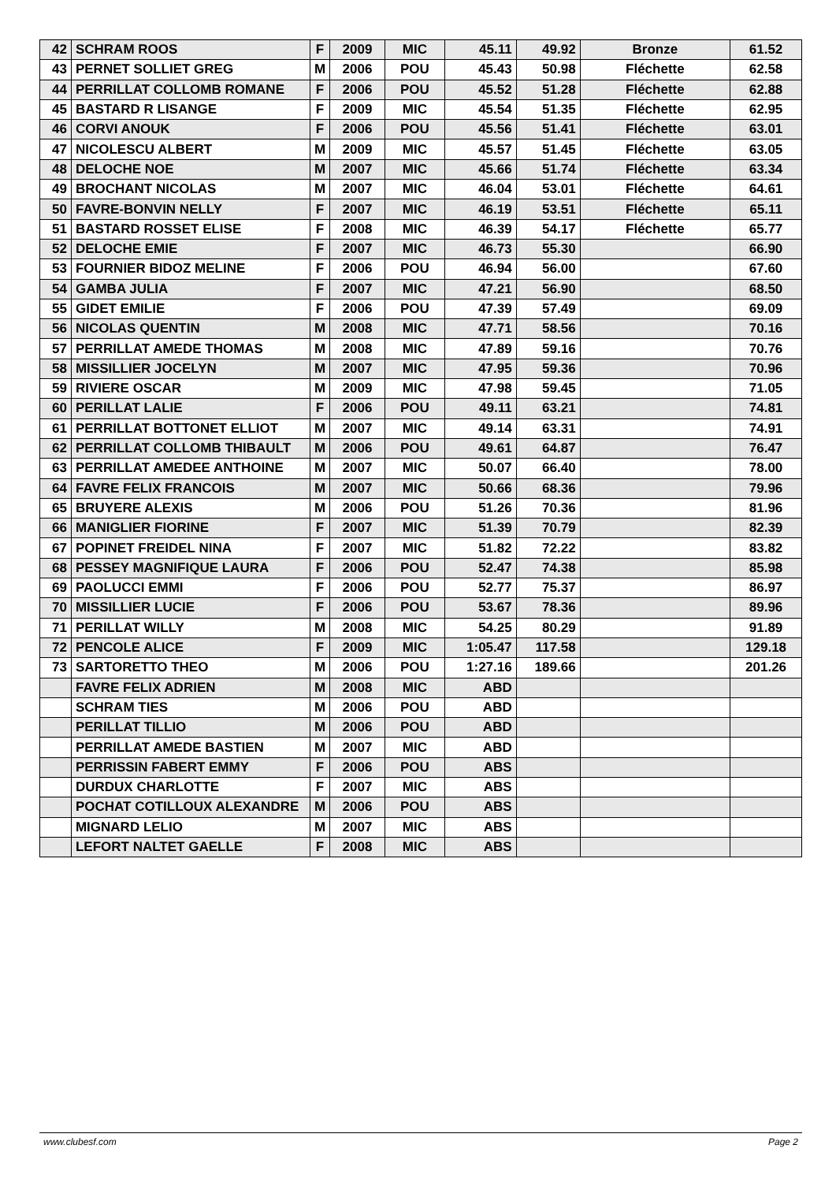| 42 | SCHRAM ROOS | F | 2009 | MIC | 45.11 | 49.92 | Bronze | 61.52 |
| 43 | PERNET SOLLIET GREG | M | 2006 | POU | 45.43 | 50.98 | Fléchette | 62.58 |
| 44 | PERRILLAT COLLOMB ROMANE | F | 2006 | POU | 45.52 | 51.28 | Fléchette | 62.88 |
| 45 | BASTARD R LISANGE | F | 2009 | MIC | 45.54 | 51.35 | Fléchette | 62.95 |
| 46 | CORVI ANOUK | F | 2006 | POU | 45.56 | 51.41 | Fléchette | 63.01 |
| 47 | NICOLESCU ALBERT | M | 2009 | MIC | 45.57 | 51.45 | Fléchette | 63.05 |
| 48 | DELOCHE NOE | M | 2007 | MIC | 45.66 | 51.74 | Fléchette | 63.34 |
| 49 | BROCHANT NICOLAS | M | 2007 | MIC | 46.04 | 53.01 | Fléchette | 64.61 |
| 50 | FAVRE-BONVIN NELLY | F | 2007 | MIC | 46.19 | 53.51 | Fléchette | 65.11 |
| 51 | BASTARD ROSSET ELISE | F | 2008 | MIC | 46.39 | 54.17 | Fléchette | 65.77 |
| 52 | DELOCHE EMIE | F | 2007 | MIC | 46.73 | 55.30 | | 66.90 |
| 53 | FOURNIER BIDOZ MELINE | F | 2006 | POU | 46.94 | 56.00 | | 67.60 |
| 54 | GAMBA JULIA | F | 2007 | MIC | 47.21 | 56.90 | | 68.50 |
| 55 | GIDET EMILIE | F | 2006 | POU | 47.39 | 57.49 | | 69.09 |
| 56 | NICOLAS QUENTIN | M | 2008 | MIC | 47.71 | 58.56 | | 70.16 |
| 57 | PERRILLAT AMEDE THOMAS | M | 2008 | MIC | 47.89 | 59.16 | | 70.76 |
| 58 | MISSILLIER JOCELYN | M | 2007 | MIC | 47.95 | 59.36 | | 70.96 |
| 59 | RIVIERE OSCAR | M | 2009 | MIC | 47.98 | 59.45 | | 71.05 |
| 60 | PERILLAT LALIE | F | 2006 | POU | 49.11 | 63.21 | | 74.81 |
| 61 | PERRILLAT BOTTONET ELLIOT | M | 2007 | MIC | 49.14 | 63.31 | | 74.91 |
| 62 | PERRILLAT COLLOMB THIBAULT | M | 2006 | POU | 49.61 | 64.87 | | 76.47 |
| 63 | PERRILLAT AMEDEE ANTHOINE | M | 2007 | MIC | 50.07 | 66.40 | | 78.00 |
| 64 | FAVRE FELIX FRANCOIS | M | 2007 | MIC | 50.66 | 68.36 | | 79.96 |
| 65 | BRUYERE ALEXIS | M | 2006 | POU | 51.26 | 70.36 | | 81.96 |
| 66 | MANIGLIER FIORINE | F | 2007 | MIC | 51.39 | 70.79 | | 82.39 |
| 67 | POPINET FREIDEL NINA | F | 2007 | MIC | 51.82 | 72.22 | | 83.82 |
| 68 | PESSEY MAGNIFIQUE LAURA | F | 2006 | POU | 52.47 | 74.38 | | 85.98 |
| 69 | PAOLUCCI EMMI | F | 2006 | POU | 52.77 | 75.37 | | 86.97 |
| 70 | MISSILLIER LUCIE | F | 2006 | POU | 53.67 | 78.36 | | 89.96 |
| 71 | PERILLAT WILLY | M | 2008 | MIC | 54.25 | 80.29 | | 91.89 |
| 72 | PENCOLE ALICE | F | 2009 | MIC | 1:05.47 | 117.58 | | 129.18 |
| 73 | SARTORETTO THEO | M | 2006 | POU | 1:27.16 | 189.66 | | 201.26 |
| | FAVRE FELIX ADRIEN | M | 2008 | MIC | ABD | | | |
| | SCHRAM TIES | M | 2006 | POU | ABD | | | |
| | PERILLAT TILLIO | M | 2006 | POU | ABD | | | |
| | PERRILLAT AMEDE BASTIEN | M | 2007 | MIC | ABD | | | |
| | PERRISSIN FABERT EMMY | F | 2006 | POU | ABS | | | |
| | DURDUX CHARLOTTE | F | 2007 | MIC | ABS | | | |
| | POCHAT COTILLOUX ALEXANDRE | M | 2006 | POU | ABS | | | |
| | MIGNARD LELIO | M | 2007 | MIC | ABS | | | |
| | LEFORT NALTET GAELLE | F | 2008 | MIC | ABS | | | |
www.clubesf.com Page 2